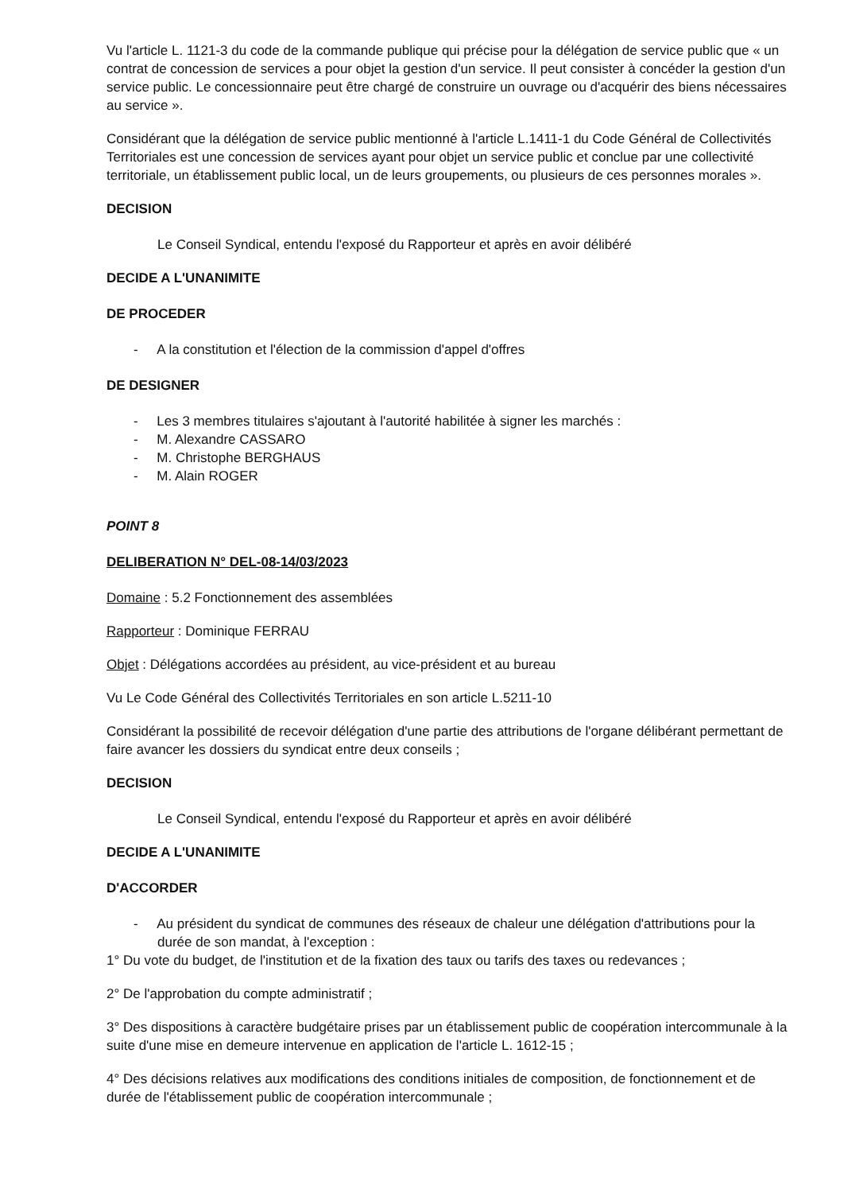Vu l'article L. 1121-3 du code de la commande publique qui précise pour la délégation de service public que « un contrat de concession de services a pour objet la gestion d'un service. Il peut consister à concéder la gestion d'un service public. Le concessionnaire peut être chargé de construire un ouvrage ou d'acquérir des biens nécessaires au service ».
Considérant que la délégation de service public mentionné à l'article L.1411-1 du Code Général de Collectivités Territoriales est une concession de services ayant pour objet un service public et conclue par une collectivité territoriale, un établissement public local, un de leurs groupements, ou plusieurs de ces personnes morales ».
DECISION
Le Conseil Syndical, entendu l'exposé du Rapporteur et après en avoir délibéré
DECIDE A L'UNANIMITE
DE PROCEDER
- A la constitution et l'élection de la commission d'appel d'offres
DE DESIGNER
- Les 3 membres titulaires s'ajoutant à l'autorité habilitée à signer les marchés :
- M. Alexandre CASSARO
- M. Christophe BERGHAUS
- M. Alain ROGER
POINT 8
DELIBERATION N° DEL-08-14/03/2023
Domaine : 5.2 Fonctionnement des assemblées
Rapporteur : Dominique FERRAU
Objet : Délégations accordées au président, au vice-président et au bureau
Vu Le Code Général des Collectivités Territoriales en son article L.5211-10
Considérant la possibilité de recevoir délégation d'une partie des attributions de l'organe délibérant permettant de faire avancer les dossiers du syndicat entre deux conseils ;
DECISION
Le Conseil Syndical, entendu l'exposé du Rapporteur et après en avoir délibéré
DECIDE A L'UNANIMITE
D'ACCORDER
- Au président du syndicat de communes des réseaux de chaleur une délégation d'attributions pour la durée de son mandat, à l'exception :
1° Du vote du budget, de l'institution et de la fixation des taux ou tarifs des taxes ou redevances ;
2° De l'approbation du compte administratif ;
3° Des dispositions à caractère budgétaire prises par un établissement public de coopération intercommunale à la suite d'une mise en demeure intervenue en application de l'article L. 1612-15 ;
4° Des décisions relatives aux modifications des conditions initiales de composition, de fonctionnement et de durée de l'établissement public de coopération intercommunale ;